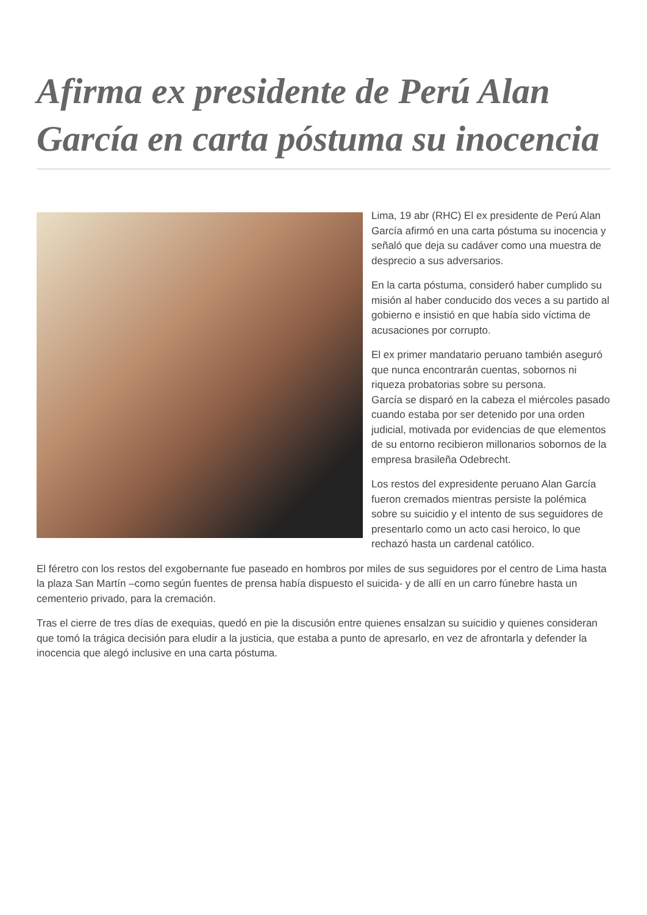Afirma ex presidente de Perú Alan García en carta póstuma su inocencia
Lima, 19 abr (RHC) El ex presidente de Perú Alan García afirmó en una carta póstuma su inocencia y señaló que deja su cadáver como una muestra de desprecio a sus adversarios.
En la carta póstuma, consideró haber cumplido su misión al haber conducido dos veces a su partido al gobierno e insistió en que había sido víctima de acusaciones por corrupto.
El ex primer mandatario peruano también aseguró que nunca encontrarán cuentas, sobornos ni riqueza probatorias sobre su persona.
García se disparó en la cabeza el miércoles pasado cuando estaba por ser detenido por una orden judicial, motivada por evidencias de que elementos de su entorno recibieron millonarios sobornos de la empresa brasileña Odebrecht.
Los restos del expresidente peruano Alan García fueron cremados mientras persiste la polémica sobre su suicidio y el intento de sus seguidores de presentarlo como un acto casi heroico, lo que rechazó hasta un cardenal católico.
El féretro con los restos del exgobernante fue paseado en hombros por miles de sus seguidores por el centro de Lima hasta la plaza San Martín –como según fuentes de prensa había dispuesto el suicida- y de allí en un carro fúnebre hasta un cementerio privado, para la cremación.
Tras el cierre de tres días de exequias, quedó en pie la discusión entre quienes ensalzan su suicidio y quienes consideran que tomó la trágica decisión para eludir a la justicia, que estaba a punto de apresarlo, en vez de afrontarla y defender la inocencia que alegó inclusive en una carta póstuma.